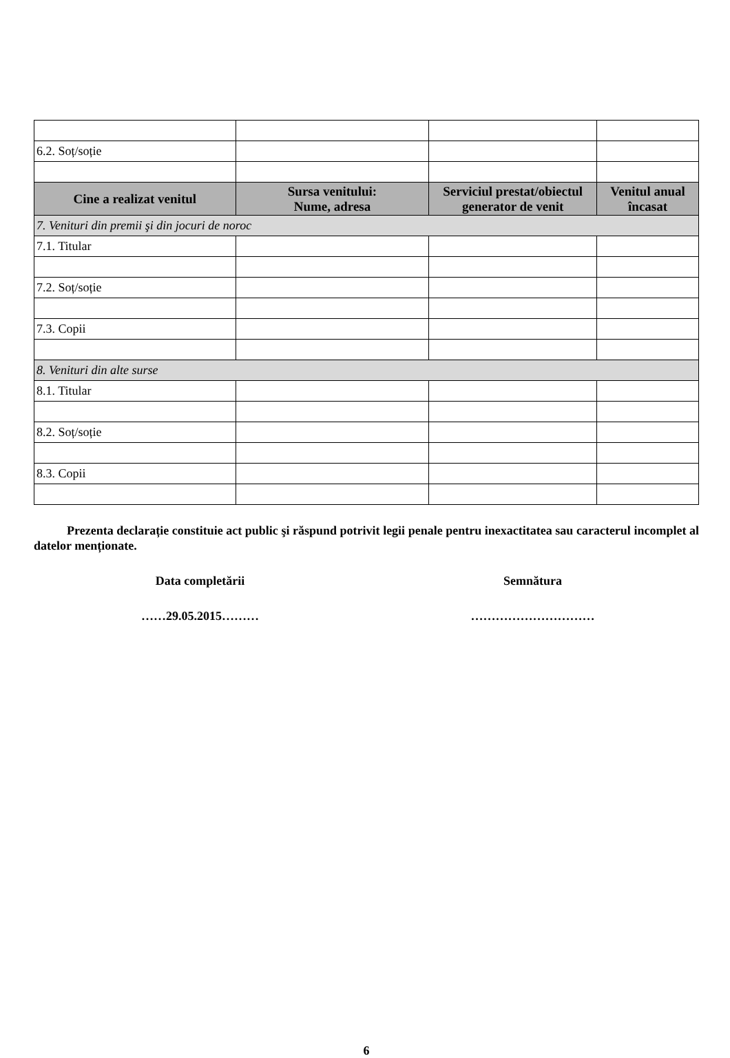| 6.2. Soț/soție | | | |
| Cine a realizat venitul | Sursa venitului: Nume, adresa | Serviciul prestat/obiectul generator de venit | Venitul anual încasat |
| 7. Venituri din premii şi din jocuri de noroc | | | |
| 7.1. Titular | | | |
| 7.2. Soț/soție | | | |
| 7.3. Copii | | | |
| 8. Venituri din alte surse | | | |
| 8.1. Titular | | | |
| 8.2. Soț/soție | | | |
| 8.3. Copii | | | |
Prezenta declarație constituie act public şi răspund potrivit legii penale pentru inexactitatea sau caracterul incomplet al datelor menționate.
Data completării Semnătura
……29.05.2015……… …………………………
6